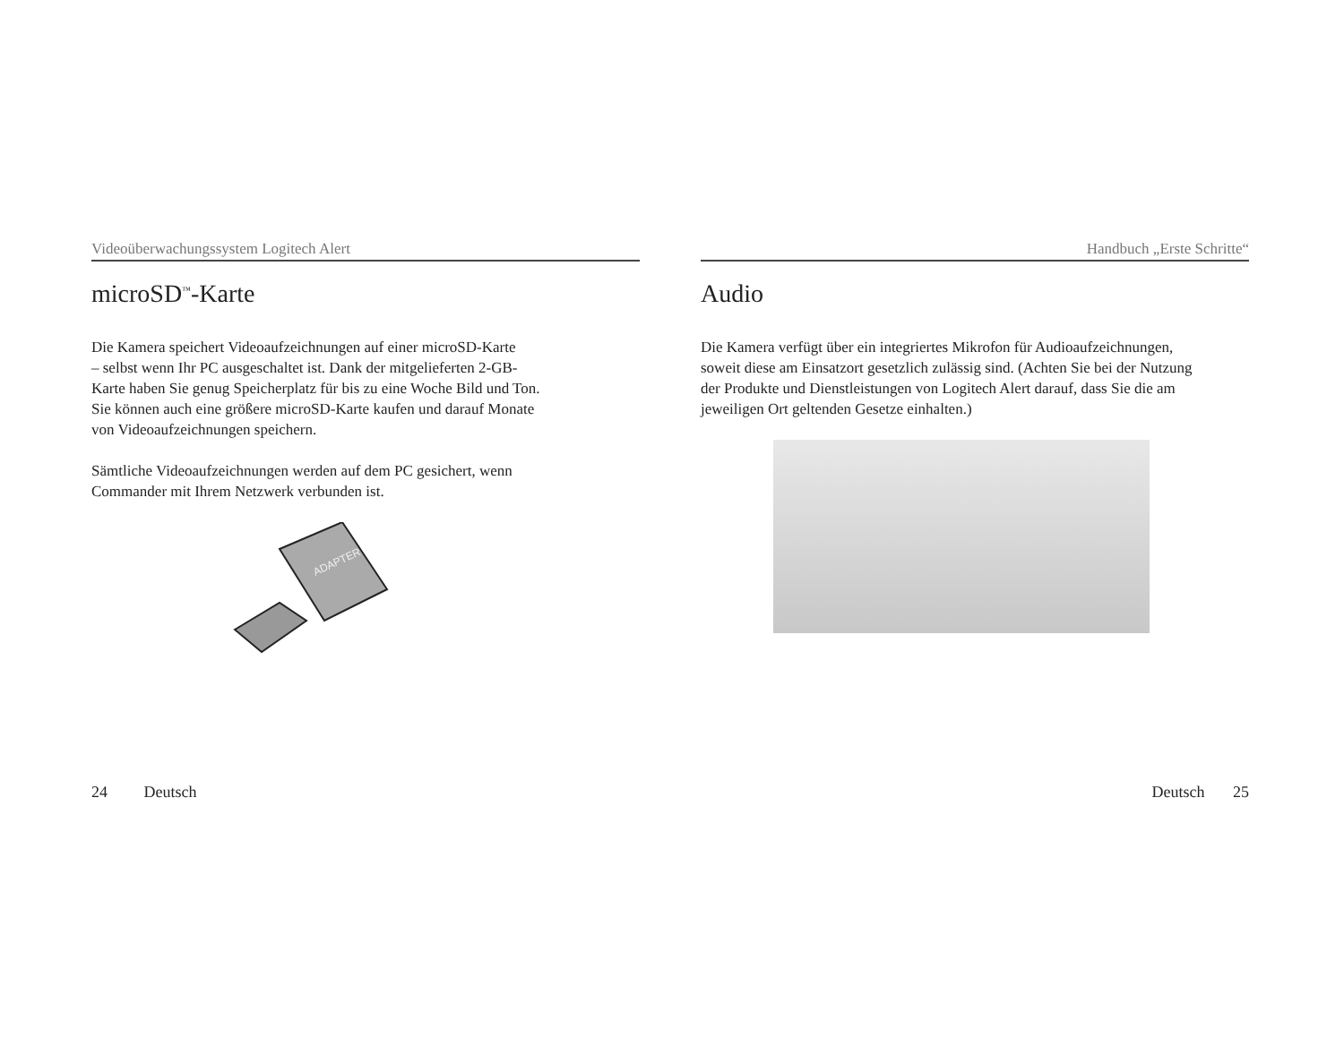Videoüberwachungssystem Logitech Alert
microSD<sup>™</sup>-Karte
Die Kamera speichert Videoaufzeichnungen auf einer microSD-Karte
– selbst wenn Ihr PC ausgeschaltet ist. Dank der mitgelieferten 2-GB-
Karte haben Sie genug Speicherplatz für bis zu eine Woche Bild und Ton.
Sie können auch eine größere microSD-Karte kaufen und darauf Monate
von Videoaufzeichnungen speichern.
Sämtliche Videoaufzeichnungen werden auf dem PC gesichert, wenn
Commander mit Ihrem Netzwerk verbunden ist.
ADAPTER
24 Deutsch
Handbuch „Erste Schritte“
Audio
Die Kamera verfügt über ein integriertes Mikrofon für Audioaufzeichnungen,
soweit diese am Einsatzort gesetzlich zulässig sind. (Achten Sie bei der Nutzung
der Produkte und Dienstleistungen von Logitech Alert darauf, dass Sie die am
jeweiligen Ort geltenden Gesetze einhalten.)
Deutsch 25